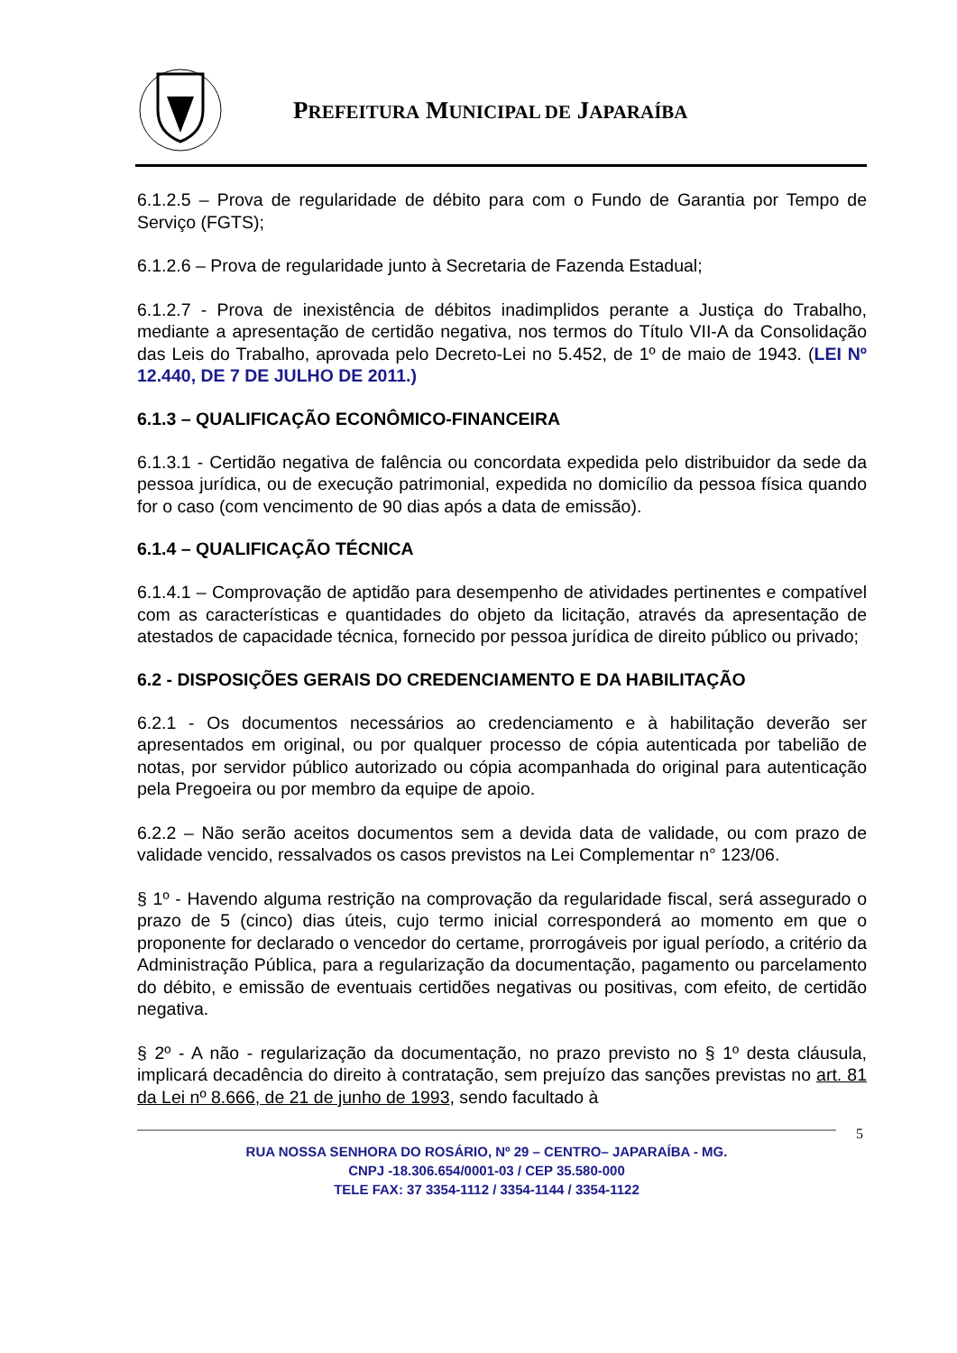PREFEITURA MUNICIPAL DE JAPARAÍBA
6.1.2.5 – Prova de regularidade de débito para com o Fundo de Garantia por Tempo de Serviço (FGTS);
6.1.2.6 – Prova de regularidade junto à Secretaria de Fazenda Estadual;
6.1.2.7 - Prova de inexistência de débitos inadimplidos perante a Justiça do Trabalho, mediante a apresentação de certidão negativa, nos termos do Título VII-A da Consolidação das Leis do Trabalho, aprovada pelo Decreto-Lei no 5.452, de 1º de maio de 1943. (LEI Nº 12.440, DE 7 DE JULHO DE 2011.)
6.1.3 – QUALIFICAÇÃO ECONÔMICO-FINANCEIRA
6.1.3.1 - Certidão negativa de falência ou concordata expedida pelo distribuidor da sede da pessoa jurídica, ou de execução patrimonial, expedida no domicílio da pessoa física quando for o caso (com vencimento de 90 dias após a data de emissão).
6.1.4 – QUALIFICAÇÃO TÉCNICA
6.1.4.1 – Comprovação de aptidão para desempenho de atividades pertinentes e compatível com as características e quantidades do objeto da licitação, através da apresentação de atestados de capacidade técnica, fornecido por pessoa jurídica de direito público ou privado;
6.2 - DISPOSIÇÕES GERAIS DO CREDENCIAMENTO E DA HABILITAÇÃO
6.2.1 - Os documentos necessários ao credenciamento e à habilitação deverão ser apresentados em original, ou por qualquer processo de cópia autenticada por tabelião de notas, por servidor público autorizado ou cópia acompanhada do original para autenticação pela Pregoeira ou por membro da equipe de apoio.
6.2.2 – Não serão aceitos documentos sem a devida data de validade, ou com prazo de validade vencido, ressalvados os casos previstos na Lei Complementar n° 123/06.
§ 1º - Havendo alguma restrição na comprovação da regularidade fiscal, será assegurado o prazo de 5 (cinco) dias úteis, cujo termo inicial corresponderá ao momento em que o proponente for declarado o vencedor do certame, prorrogáveis por igual período, a critério da Administração Pública, para a regularização da documentação, pagamento ou parcelamento do débito, e emissão de eventuais certidões negativas ou positivas, com efeito, de certidão negativa.
§ 2º - A não - regularização da documentação, no prazo previsto no § 1º desta cláusula, implicará decadência do direito à contratação, sem prejuízo das sanções previstas no art. 81 da Lei nº 8.666, de 21 de junho de 1993, sendo facultado à
5
RUA NOSSA SENHORA DO ROSÁRIO, Nº 29 – CENTRO– JAPARAÍBA - MG.
CNPJ -18.306.654/0001-03 / CEP 35.580-000
TELE FAX: 37 3354-1112 / 3354-1144 / 3354-1122